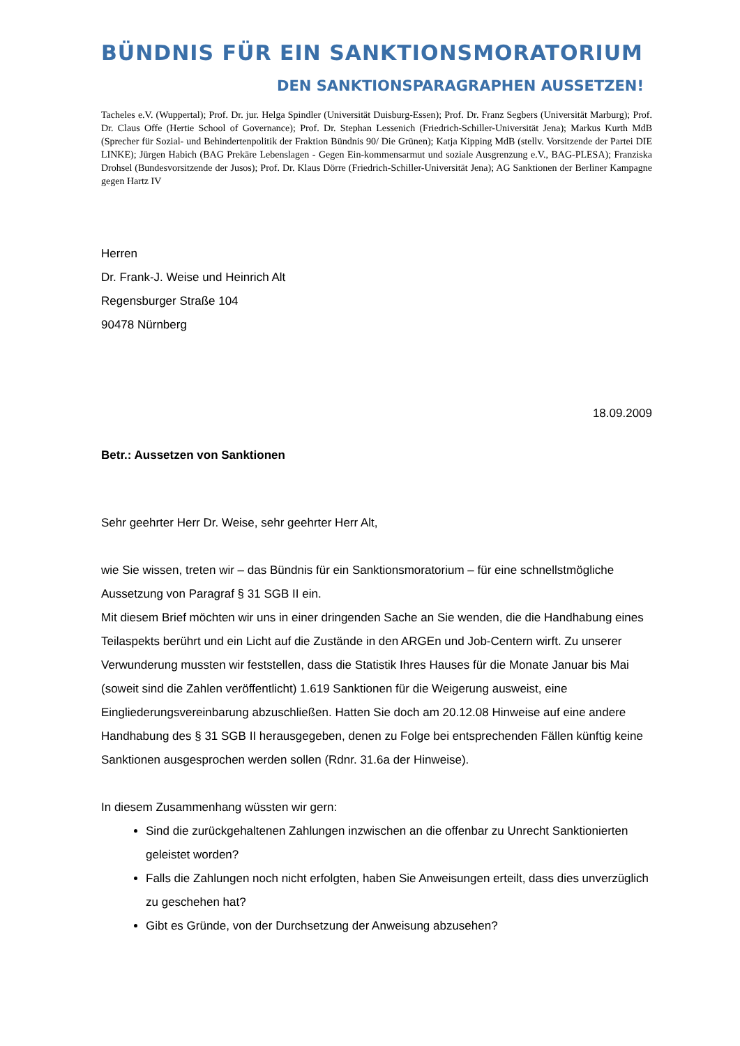BÜNDNIS FÜR EIN SANKTIONSMORATORIUM
DEN SANKTIONSPARAGRAPHEN AUSSETZEN!
Tacheles e.V. (Wuppertal); Prof. Dr. jur. Helga Spindler (Universität Duisburg-Essen); Prof. Dr. Franz Segbers (Universität Marburg); Prof. Dr. Claus Offe (Hertie School of Governance); Prof. Dr. Stephan Lessenich (Friedrich-Schiller-Universität Jena); Markus Kurth MdB (Sprecher für Sozial- und Behindertenpolitik der Fraktion Bündnis 90/ Die Grünen); Katja Kipping MdB (stellv. Vorsitzende der Partei DIE LINKE); Jürgen Habich (BAG Prekäre Lebenslagen - Gegen Ein-kommensarmut und soziale Ausgrenzung e.V., BAG-PLESA); Franziska Drohsel (Bundesvorsitzende der Jusos); Prof. Dr. Klaus Dörre (Friedrich-Schiller-Universität Jena); AG Sanktionen der Berliner Kampagne gegen Hartz IV
Herren
Dr. Frank-J. Weise und Heinrich Alt
Regensburger Straße 104
90478 Nürnberg
18.09.2009
Betr.: Aussetzen von Sanktionen
Sehr geehrter Herr Dr. Weise, sehr geehrter Herr Alt,
wie Sie wissen, treten wir – das Bündnis für ein Sanktionsmoratorium – für eine schnellstmögliche Aussetzung von Paragraf § 31 SGB II ein.
Mit diesem Brief möchten wir uns in einer dringenden Sache an Sie wenden, die die Handhabung eines Teilaspekts berührt und ein Licht auf die Zustände in den ARGEn und Job-Centern wirft. Zu unserer Verwunderung mussten wir feststellen, dass die Statistik Ihres Hauses für die Monate Januar bis Mai (soweit sind die Zahlen veröffentlicht) 1.619 Sanktionen für die Weigerung ausweist, eine Eingliederungsvereinbarung abzuschließen. Hatten Sie doch am 20.12.08 Hinweise auf eine andere Handhabung des § 31 SGB II herausgegeben, denen zu Folge bei entsprechenden Fällen künftig keine Sanktionen ausgesprochen werden sollen (Rdnr. 31.6a der Hinweise).
In diesem Zusammenhang wüssten wir gern:
Sind die zurückgehaltenen Zahlungen inzwischen an die offenbar zu Unrecht Sanktionierten geleistet worden?
Falls die Zahlungen noch nicht erfolgten, haben Sie Anweisungen erteilt, dass dies unverzüglich zu geschehen hat?
Gibt es Gründe, von der Durchsetzung der Anweisung abzusehen?